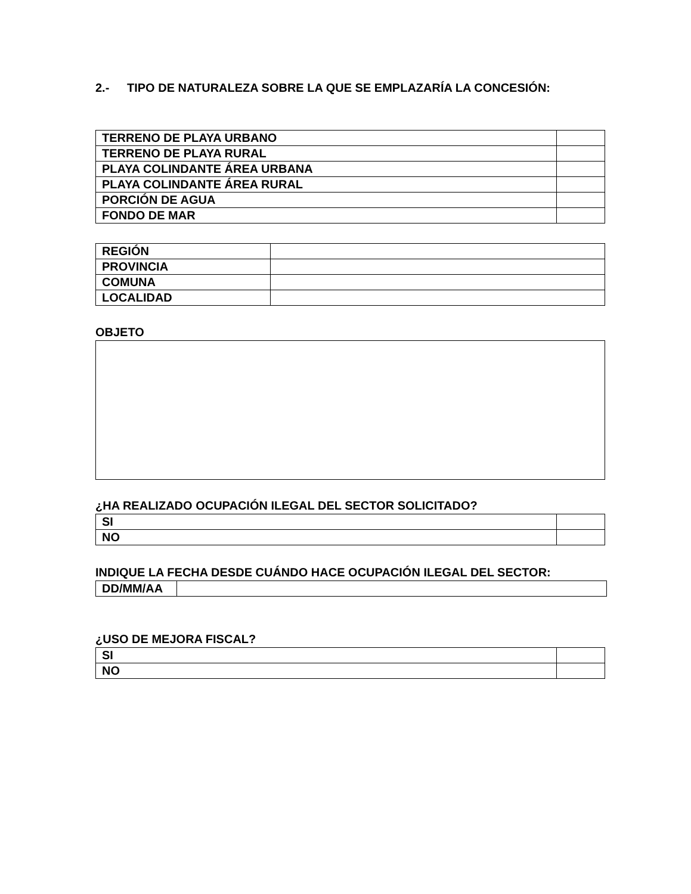2.- TIPO DE NATURALEZA SOBRE LA QUE SE EMPLAZARÍA LA CONCESIÓN:
| TERRENO DE PLAYA URBANO | |
| TERRENO DE PLAYA RURAL | |
| PLAYA COLINDANTE ÁREA URBANA | |
| PLAYA COLINDANTE ÁREA RURAL | |
| PORCIÓN DE AGUA | |
| FONDO DE MAR | |
| REGIÓN | |
| PROVINCIA | |
| COMUNA | |
| LOCALIDAD | |
OBJETO
¿HA REALIZADO OCUPACIÓN ILEGAL DEL SECTOR SOLICITADO?
| SI | |
| NO | |
INDIQUE LA FECHA DESDE CUÁNDO HACE OCUPACIÓN ILEGAL DEL SECTOR:
| DD/MM/AA | |
¿USO DE MEJORA FISCAL?
| SI | |
| NO | |